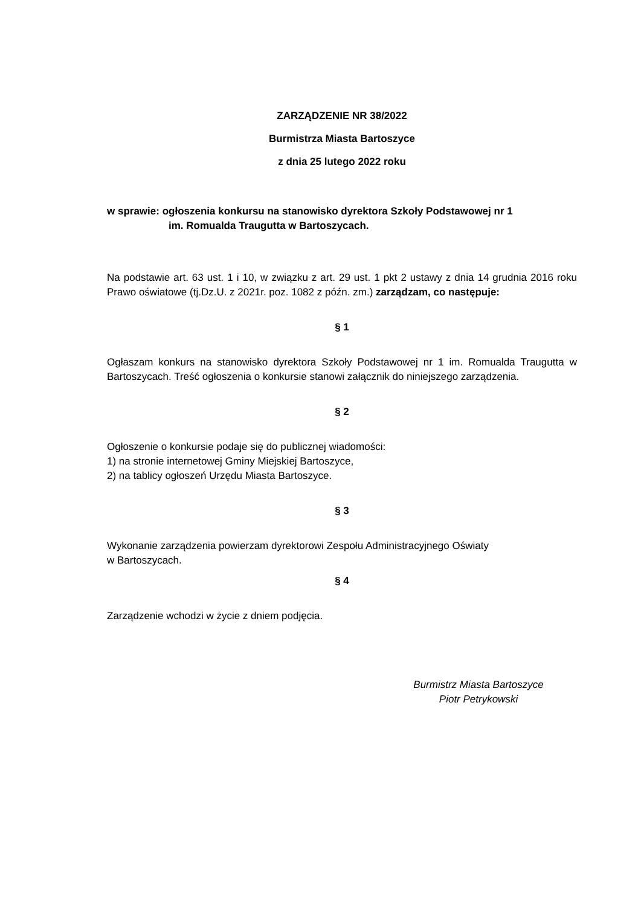ZARZĄDZENIE NR 38/2022
Burmistrza Miasta Bartoszyce
z dnia 25 lutego 2022 roku
w sprawie: ogłoszenia konkursu na stanowisko dyrektora Szkoły Podstawowej nr 1
im. Romualda Traugutta w Bartoszycach.
Na podstawie art. 63 ust. 1 i 10, w związku z art. 29 ust. 1 pkt 2 ustawy z dnia 14 grudnia 2016 roku Prawo oświatowe (tj.Dz.U. z 2021r. poz. 1082 z późn. zm.) zarządzam, co następuje:
§ 1
Ogłaszam konkurs na stanowisko dyrektora Szkoły Podstawowej nr 1 im. Romualda Traugutta w Bartoszycach. Treść ogłoszenia o konkursie stanowi załącznik do niniejszego zarządzenia.
§ 2
Ogłoszenie o konkursie podaje się do publicznej wiadomości:
1) na stronie internetowej Gminy Miejskiej Bartoszyce,
2) na tablicy ogłoszeń Urzędu Miasta Bartoszyce.
§ 3
Wykonanie zarządzenia powierzam dyrektorowi Zespołu Administracyjnego Oświaty
w Bartoszycach.
§ 4
Zarządzenie wchodzi w życie z dniem podjęcia.
Burmistrz Miasta Bartoszyce
Piotr Petrykowski